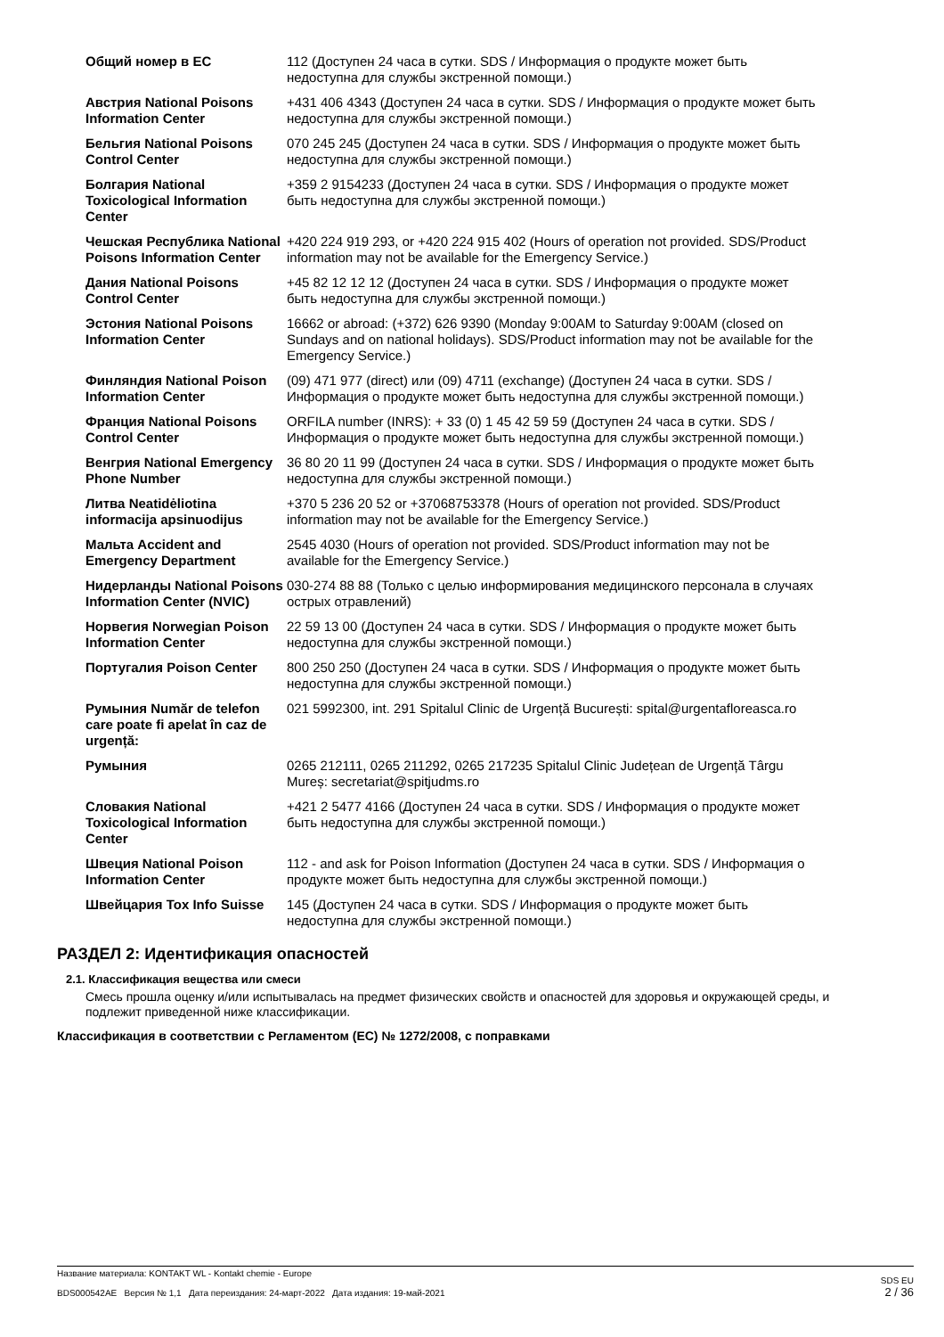| Общий номер в ЕС | 112 (Доступен 24 часа в сутки. SDS / Информация о продукте может быть недоступна для службы экстренной помощи.) |
| Австрия National Poisons Information Center | +431 406 4343 (Доступен 24 часа в сутки. SDS / Информация о продукте может быть недоступна для службы экстренной помощи.) |
| Бельгия National Poisons Control Center | 070 245 245 (Доступен 24 часа в сутки. SDS / Информация о продукте может быть недоступна для службы экстренной помощи.) |
| Болгария National Toxicological Information Center | +359 2 9154233 (Доступен 24 часа в сутки. SDS / Информация о продукте может быть недоступна для службы экстренной помощи.) |
| Чешская Республика National Poisons Information Center | +420 224 919 293, or +420 224 915 402 (Hours of operation not provided. SDS/Product information may not be available for the Emergency Service.) |
| Дания National Poisons Control Center | +45 82 12 12 12 (Доступен 24 часа в сутки. SDS / Информация о продукте может быть недоступна для службы экстренной помощи.) |
| Эстония National Poisons Information Center | 16662 or abroad: (+372) 626 9390 (Monday 9:00AM to Saturday 9:00AM (closed on Sundays and on national holidays). SDS/Product information may not be available for the Emergency Service.) |
| Финляндия National Poison Information Center | (09) 471 977 (direct) или (09) 4711 (exchange) (Доступен 24 часа в сутки. SDS / Информация о продукте может быть недоступна для службы экстренной помощи.) |
| Франция National Poisons Control Center | ORFILA number (INRS): + 33 (0) 1 45 42 59 59 (Доступен 24 часа в сутки. SDS / Информация о продукте может быть недоступна для службы экстренной помощи.) |
| Венгрия National Emergency Phone Number | 36 80 20 11 99 (Доступен 24 часа в сутки. SDS / Информация о продукте может быть недоступна для службы экстренной помощи.) |
| Литва Neatidėliotina informacija apsinuodijus | +370 5 236 20 52 or +37068753378 (Hours of operation not provided. SDS/Product information may not be available for the Emergency Service.) |
| Мальта Accident and Emergency Department | 2545 4030 (Hours of operation not provided. SDS/Product information may not be available for the Emergency Service.) |
| Нидерланды National Poisons Information Center (NVIC) | 030-274 88 88 (Только с целью информирования медицинского персонала в случаях острых отравлений) |
| Норвегия Norwegian Poison Information Center | 22 59 13 00 (Доступен 24 часа в сутки. SDS / Информация о продукте может быть недоступна для службы экстренной помощи.) |
| Португалия Poison Center | 800 250 250 (Доступен 24 часа в сутки. SDS / Информация о продукте может быть недоступна для службы экстренной помощи.) |
| Румыния Număr de telefon care poate fi apelat în caz de urgență: | 021 5992300, int. 291 Spitalul Clinic de Urgență București: spital@urgentafloreasca.ro |
| Румыния | 0265 212111, 0265 211292, 0265 217235 Spitalul Clinic Județean de Urgență Târgu Mureș: secretariat@spitjudms.ro |
| Словакия National Toxicological Information Center | +421 2 5477 4166 (Доступен 24 часа в сутки. SDS / Информация о продукте может быть недоступна для службы экстренной помощи.) |
| Швеция National Poison Information Center | 112 - and ask for Poison Information (Доступен 24 часа в сутки. SDS / Информация о продукте может быть недоступна для службы экстренной помощи.) |
| Швейцария Tox Info Suisse | 145 (Доступен 24 часа в сутки. SDS / Информация о продукте может быть недоступна для службы экстренной помощи.) |
РАЗДЕЛ 2: Идентификация опасностей
2.1. Классификация вещества или смеси
Смесь прошла оценку и/или испытывалась на предмет физических свойств и опасностей для здоровья и окружающей среды, и подлежит приведенной ниже классификации.
Классификация в соответствии с Регламентом (ЕС) № 1272/2008, с поправками
Название материала: KONTAKT WL - Kontakt chemie - Europe
BDS000542AE Версия № 1,1 Дата переиздания: 24-март-2022 Дата издания: 19-май-2021
SDS EU
2 / 36